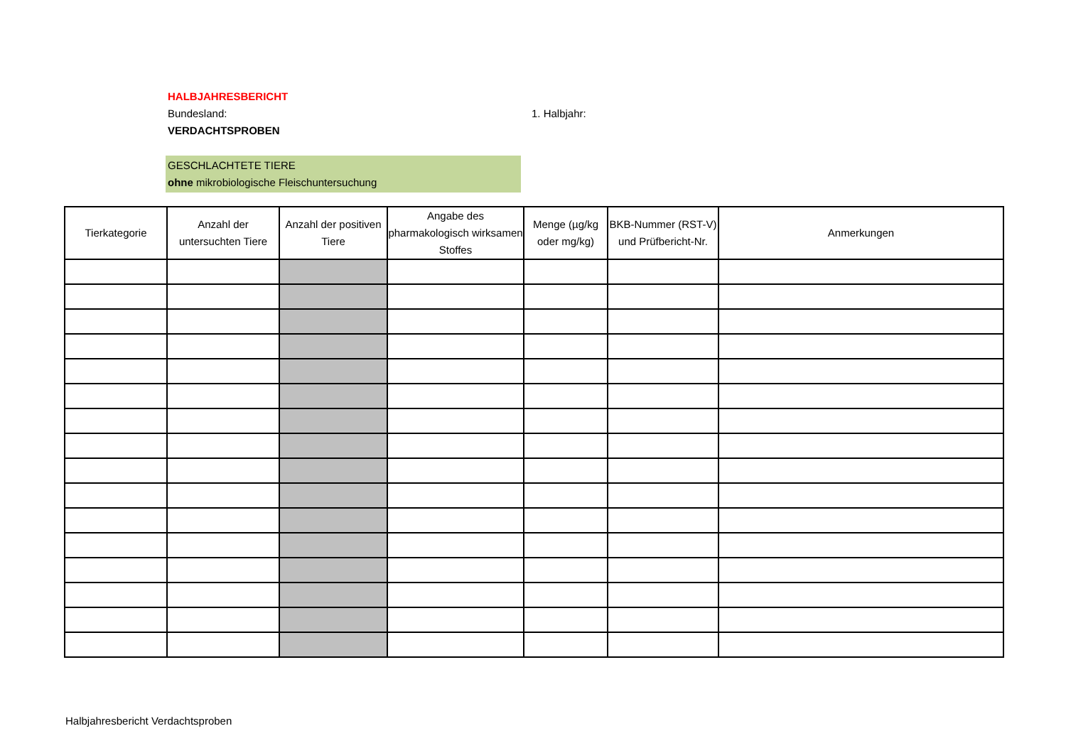HALBJAHRESBERICHT
Bundesland: 1. Halbjahr:
VERDACHTSPROBEN
GESCHLACHTETE TIERE
ohne mikrobiologische Fleischuntersuchung
| Tierkategorie | Anzahl der untersuchten Tiere | Anzahl der positiven Tiere | Angabe des pharmakologisch wirksamen Stoffes | Menge (µg/kg oder mg/kg) | BKB-Nummer (RST-V) und Prüfbericht-Nr. | Anmerkungen |
| --- | --- | --- | --- | --- | --- | --- |
Halbjahresbericht Verdachtsproben